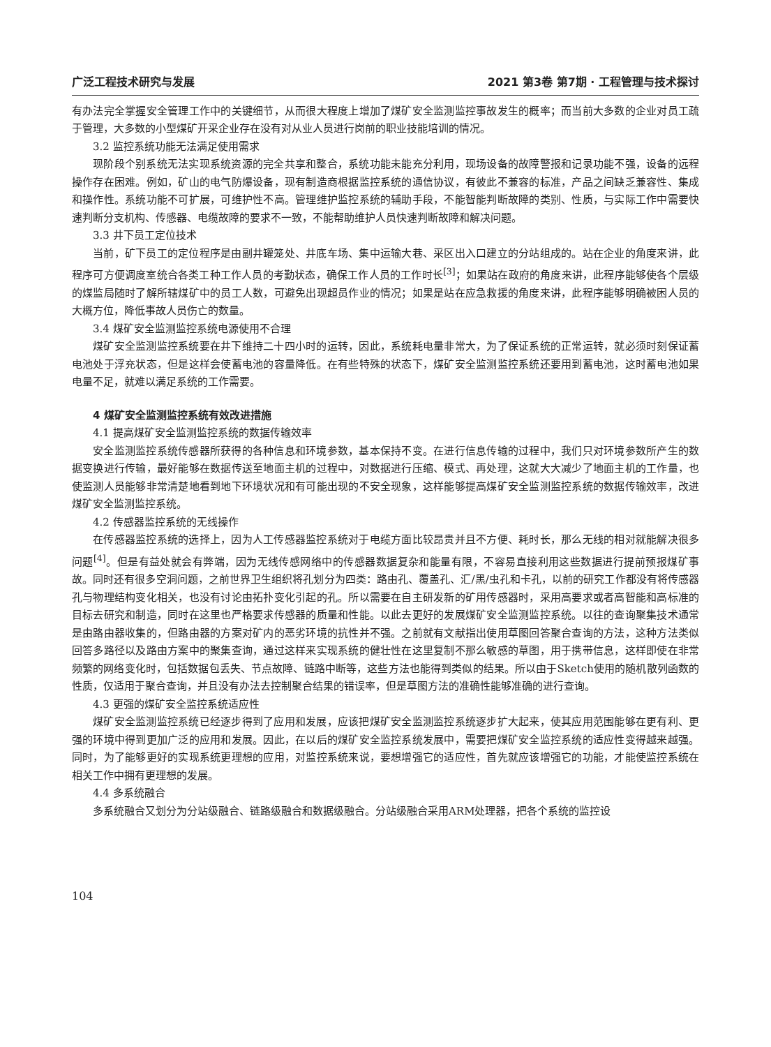广泛工程技术研究与发展 2021 第3卷 第7期 · 工程管理与技术探讨
有办法完全掌握安全管理工作中的关键细节，从而很大程度上增加了煤矿安全监测监控事故发生的概率；而当前大多数的企业对员工疏于管理，大多数的小型煤矿开采企业存在没有对从业人员进行岗前的职业技能培训的情况。
3.2 监控系统功能无法满足使用需求
现阶段个别系统无法实现系统资源的完全共享和整合，系统功能未能充分利用，现场设备的故障警报和记录功能不强，设备的远程操作存在困难。例如，矿山的电气防爆设备，现有制造商根据监控系统的通信协议，有彼此不兼容的标准，产品之间缺乏兼容性、集成和操作性。系统功能不可扩展，可维护性不高。管理维护监控系统的辅助手段，不能智能判断故障的类别、性质，与实际工作中需要快速判断分支机构、传感器、电缆故障的要求不一致，不能帮助维护人员快速判断故障和解决问题。
3.3 井下员工定位技术
当前，矿下员工的定位程序是由副井罐笼处、井底车场、集中运输大巷、采区出入口建立的分站组成的。站在企业的角度来讲，此程序可方便调度室统合各类工种工作人员的考勤状态，确保工作人员的工作时长<sup>[3]</sup>；如果站在政府的角度来讲，此程序能够使各个层级的煤监局随时了解所辖煤矿中的员工人数，可避免出现超员作业的情况；如果是站在应急救援的角度来讲，此程序能够明确被困人员的大概方位，降低事故人员伤亡的数量。
3.4 煤矿安全监测监控系统电源使用不合理
煤矿安全监测监控系统要在井下维持二十四小时的运转，因此，系统耗电量非常大，为了保证系统的正常运转，就必须时刻保证蓄电池处于浮充状态，但是这样会使蓄电池的容量降低。在有些特殊的状态下，煤矿安全监测监控系统还要用到蓄电池，这时蓄电池如果电量不足，就难以满足系统的工作需要。
4 煤矿安全监测监控系统有效改进措施
4.1 提高煤矿安全监测监控系统的数据传输效率
安全监测监控系统传感器所获得的各种信息和环境参数，基本保持不变。在进行信息传输的过程中，我们只对环境参数所产生的数据变换进行传输，最好能够在数据传送至地面主机的过程中，对数据进行压缩、模式、再处理，这就大大减少了地面主机的工作量，也使监测人员能够非常清楚地看到地下环境状况和有可能出现的不安全现象，这样能够提高煤矿安全监测监控系统的数据传输效率，改进煤矿安全监测监控系统。
4.2 传感器监控系统的无线操作
在传感器监控系统的选择上，因为人工传感器监控系统对于电缆方面比较昂贵并且不方便、耗时长，那么无线的相对就能解决很多问题<sup>[4]</sup>。但是有益处就会有弊端，因为无线传感网络中的传感器数据复杂和能量有限，不容易直接利用这些数据进行提前预报煤矿事故。同时还有很多空洞问题，之前世界卫生组织将孔划分为四类：路由孔、覆盖孔、汇/黑/虫孔和卡孔，以前的研究工作都没有将传感器孔与物理结构变化相关，也没有讨论由拓扑变化引起的孔。所以需要在自主研发新的矿用传感器时，采用高要求或者高智能和高标准的目标去研究和制造，同时在这里也严格要求传感器的质量和性能。以此去更好的发展煤矿安全监测监控系统。以往的查询聚集技术通常是由路由器收集的，但路由器的方案对矿内的恶劣环境的抗性并不强。之前就有文献指出使用草图回答聚合查询的方法，这种方法类似回答多路径以及路由方案中的聚集查询，通过这样来实现系统的健壮性在这里复制不那么敏感的草图，用于携带信息，这样即使在非常频繁的网络变化时，包括数据包丢失、节点故障、链路中断等，这些方法也能得到类似的结果。所以由于Sketch使用的随机散列函数的性质，仅适用于聚合查询，并且没有办法去控制聚合结果的错误率，但是草图方法的准确性能够准确的进行查询。
4.3 更强的煤矿安全监控系统适应性
煤矿安全监测监控系统已经逐步得到了应用和发展，应该把煤矿安全监测监控系统逐步扩大起来，使其应用范围能够在更有利、更强的环境中得到更加广泛的应用和发展。因此，在以后的煤矿安全监控系统发展中，需要把煤矿安全监控系统的适应性变得越来越强。同时，为了能够更好的实现系统更理想的应用，对监控系统来说，要想增强它的适应性，首先就应该增强它的功能，才能使监控系统在相关工作中拥有更理想的发展。
4.4 多系统融合
多系统融合又划分为分站级融合、链路级融合和数据级融合。分站级融合采用ARM处理器，把各个系统的监控设
104